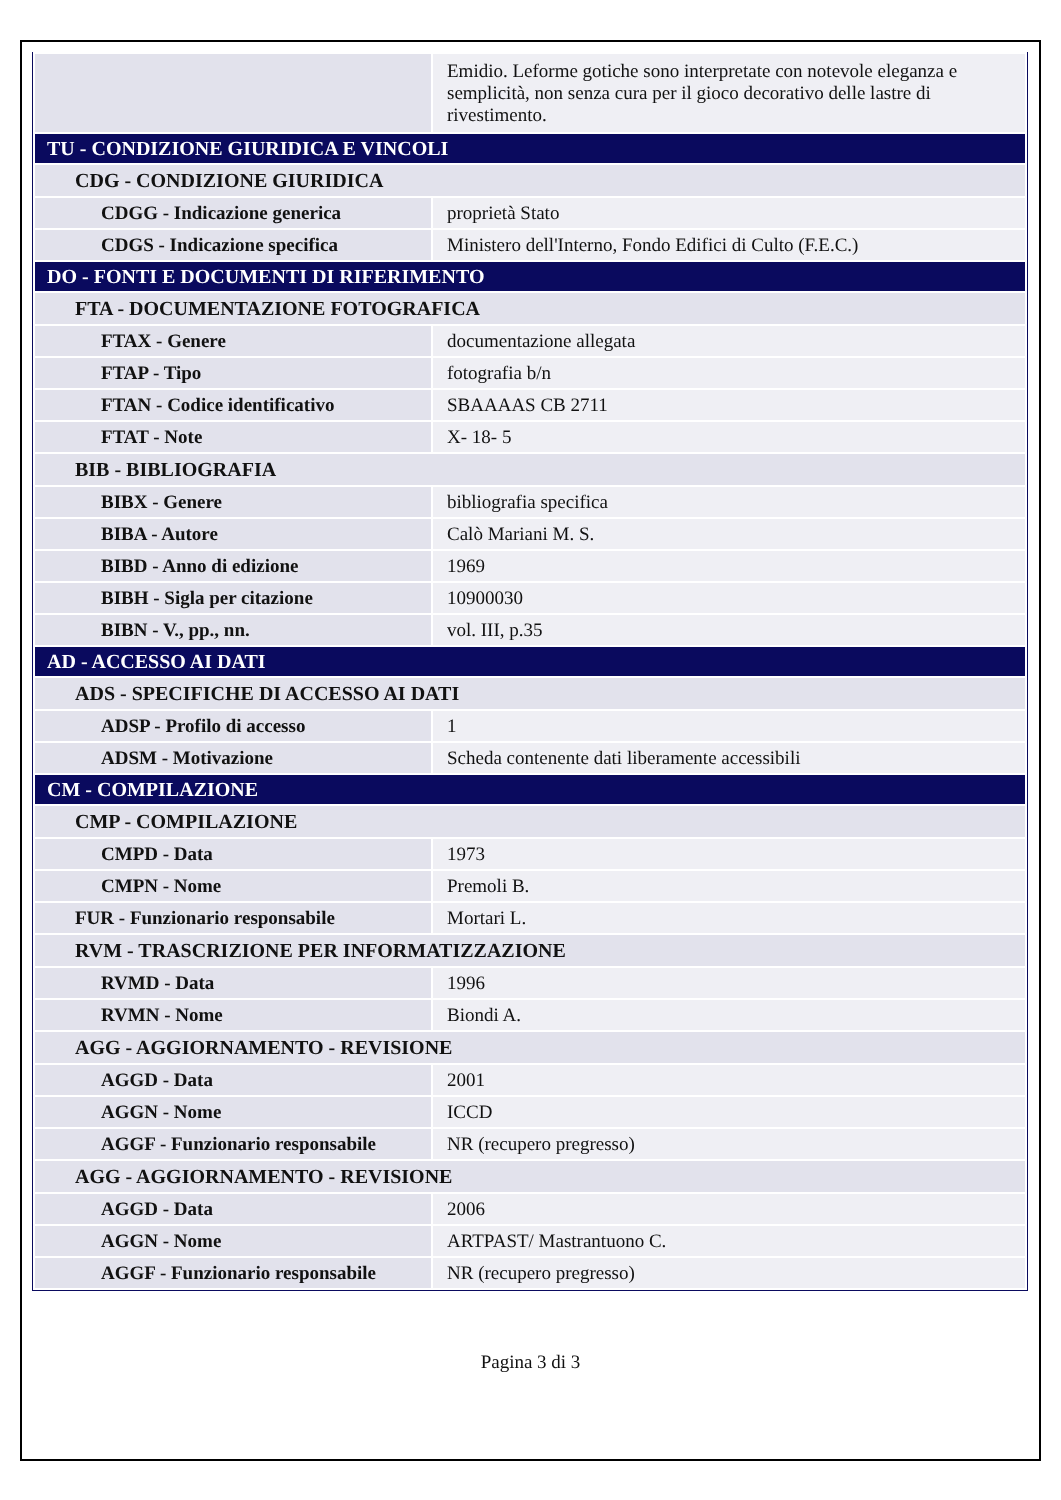| | Emidio. Leforme gotiche sono interpretate con notevole eleganza e semplicità, non senza cura per il gioco decorativo delle lastre di rivestimento. |
| TU - CONDIZIONE GIURIDICA E VINCOLI | |
| CDG - CONDIZIONE GIURIDICA | |
| CDGG - Indicazione generica | proprietà Stato |
| CDGS - Indicazione specifica | Ministero dell'Interno, Fondo Edifici di Culto (F.E.C.) |
| DO - FONTI E DOCUMENTI DI RIFERIMENTO | |
| FTA - DOCUMENTAZIONE FOTOGRAFICA | |
| FTAX - Genere | documentazione allegata |
| FTAP - Tipo | fotografia b/n |
| FTAN - Codice identificativo | SBAAAAS CB 2711 |
| FTAT - Note | X- 18- 5 |
| BIB - BIBLIOGRAFIA | |
| BIBX - Genere | bibliografia specifica |
| BIBA - Autore | Calò Mariani M. S. |
| BIBD - Anno di edizione | 1969 |
| BIBH - Sigla per citazione | 10900030 |
| BIBN - V., pp., nn. | vol. III, p.35 |
| AD - ACCESSO AI DATI | |
| ADS - SPECIFICHE DI ACCESSO AI DATI | |
| ADSP - Profilo di accesso | 1 |
| ADSM - Motivazione | Scheda contenente dati liberamente accessibili |
| CM - COMPILAZIONE | |
| CMP - COMPILAZIONE | |
| CMPD - Data | 1973 |
| CMPN - Nome | Premoli B. |
| FUR - Funzionario responsabile | Mortari L. |
| RVM - TRASCRIZIONE PER INFORMATIZZAZIONE | |
| RVMD - Data | 1996 |
| RVMN - Nome | Biondi A. |
| AGG - AGGIORNAMENTO - REVISIONE | |
| AGGD - Data | 2001 |
| AGGN - Nome | ICCD |
| AGGF - Funzionario responsabile | NR (recupero pregresso) |
| AGG - AGGIORNAMENTO - REVISIONE | |
| AGGD - Data | 2006 |
| AGGN - Nome | ARTPAST/ Mastrantuono C. |
| AGGF - Funzionario responsabile | NR (recupero pregresso) |
Pagina 3 di 3